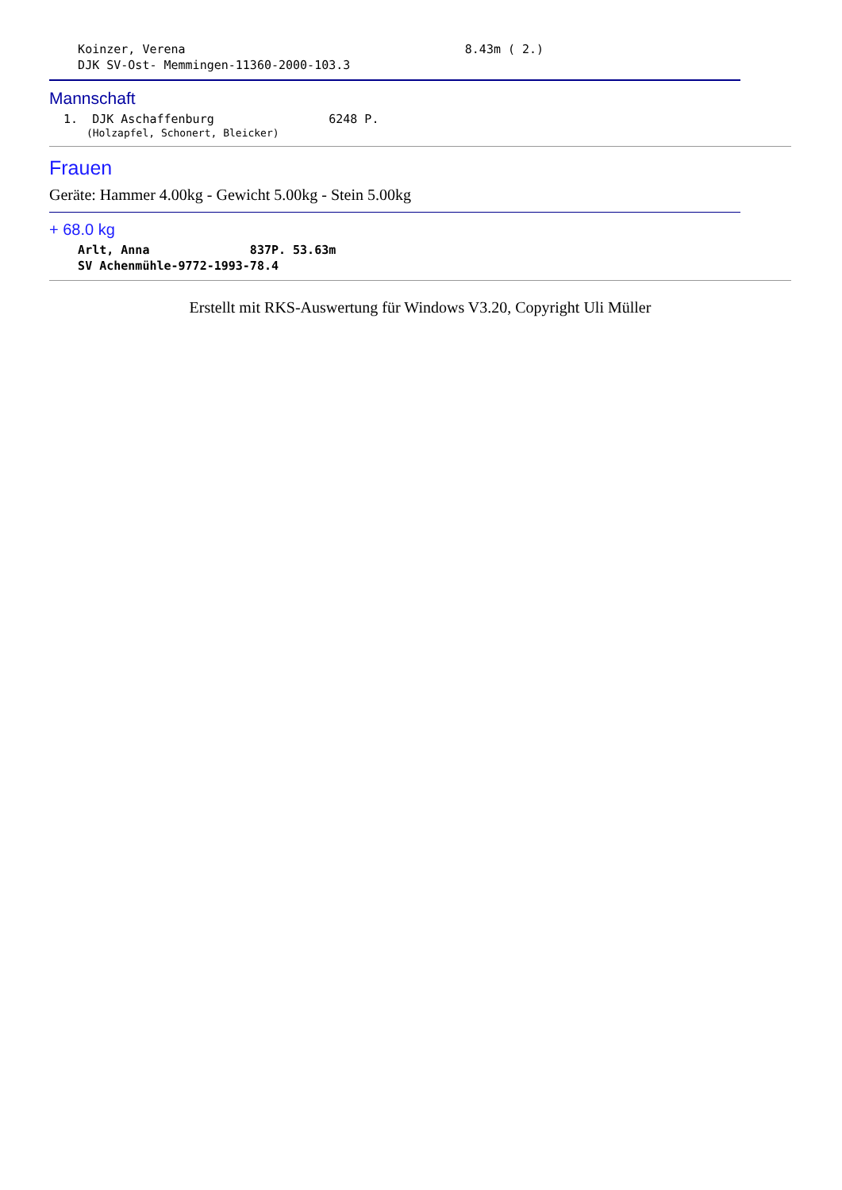Koinzer, Verena 8.43m ( 2.) DJK SV-Ost- Memmingen-11360-2000-103.3
Mannschaft
1. DJK Aschaffenburg 6248 P.
(Holzapfel, Schonert, Bleicker)
Frauen
Geräte: Hammer 4.00kg - Gewicht 5.00kg - Stein 5.00kg
+ 68.0 kg
Arlt, Anna 837P. 53.63m SV Achenmühle-9772-1993-78.4
Erstellt mit RKS-Auswertung für Windows V3.20, Copyright Uli Müller